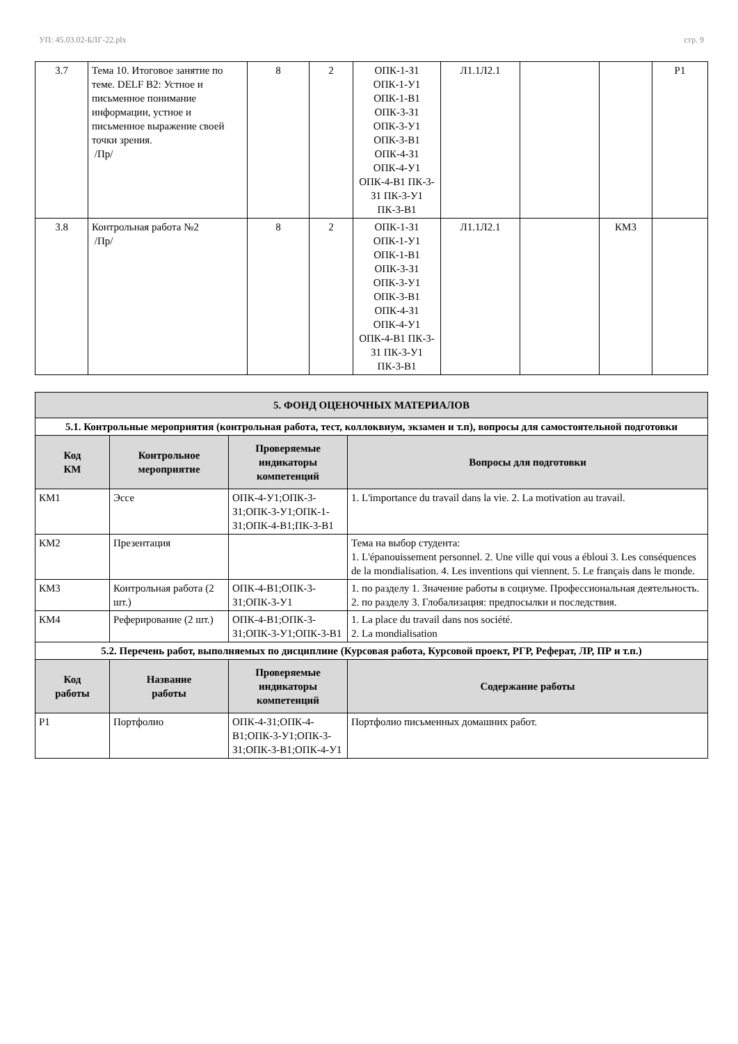УП: 45.03.02-БЛГ-22.plx стр. 9
| 3.7 | Тема 10. Итоговое занятие по теме. DELF B2: Устное и письменное понимание информации, устное и письменное выражение своей точки зрения. /Пр/ | 8 | 2 | ОПК-1-З1 ОПК-1-У1 ОПК-1-В1 ОПК-3-З1 ОПК-3-У1 ОПК-3-В1 ОПК-4-З1 ОПК-4-У1 ОПК-4-В1 ПК-3-З1 ПК-3-У1 ПК-3-В1 | Л1.1Л2.1 | | | Р1 |
| 3.8 | Контрольная работа №2 /Пр/ | 8 | 2 | ОПК-1-З1 ОПК-1-У1 ОПК-1-В1 ОПК-3-З1 ОПК-3-У1 ОПК-3-В1 ОПК-4-З1 ОПК-4-У1 ОПК-4-В1 ПК-3-З1 ПК-3-У1 ПК-3-В1 | Л1.1Л2.1 | | КМ3 | |
| 5. ФОНД ОЦЕНОЧНЫХ МАТЕРИАЛОВ | | | |
| --- | --- | --- | --- |
| 5.1. Контрольные мероприятия (контрольная работа, тест, коллоквиум, экзамен и т.п), вопросы для самостоятельной подготовки | | | |
| Код КМ | Контрольное мероприятие | Проверяемые индикаторы компетенций | Вопросы для подготовки |
| КМ1 | Эссе | ОПК-4-У1;ОПК-3-З1;ОПК-3-У1;ОПК-1-З1;ОПК-4-В1;ПК-3-В1 | 1. L'importance du travail dans la vie. 2. La motivation au travail. |
| КМ2 | Презентация | | Тема на выбор студента: 1. L'épanouissement personnel. 2. Une ville qui vous a ébloui 3. Les conséquences de la mondialisation. 4. Les inventions qui viennent. 5. Le français dans le monde. |
| КМ3 | Контрольная работа (2 шт.) | ОПК-4-В1;ОПК-3-З1;ОПК-3-У1 | 1. по разделу 1. Значение работы в социуме. Профессиональная деятельность. 2. по разделу 3. Глобализация: предпосылки и последствия. |
| КМ4 | Реферирование (2 шт.) | ОПК-4-В1;ОПК-3-З1;ОПК-3-У1;ОПК-3-В1 | 1. La place du travail dans nos société. 2. La mondialisation |
| 5.2. Перечень работ, выполняемых по дисциплине (Курсовая работа, Курсовой проект, РГР, Реферат, ЛР, ПР и т.п.) | | | |
| Код работы | Название работы | Проверяемые индикаторы компетенций | Содержание работы |
| Р1 | Портфолио | ОПК-4-З1;ОПК-4-В1;ОПК-3-У1;ОПК-3-З1;ОПК-3-В1;ОПК-4-У1 | Портфолио письменных домашних работ. |